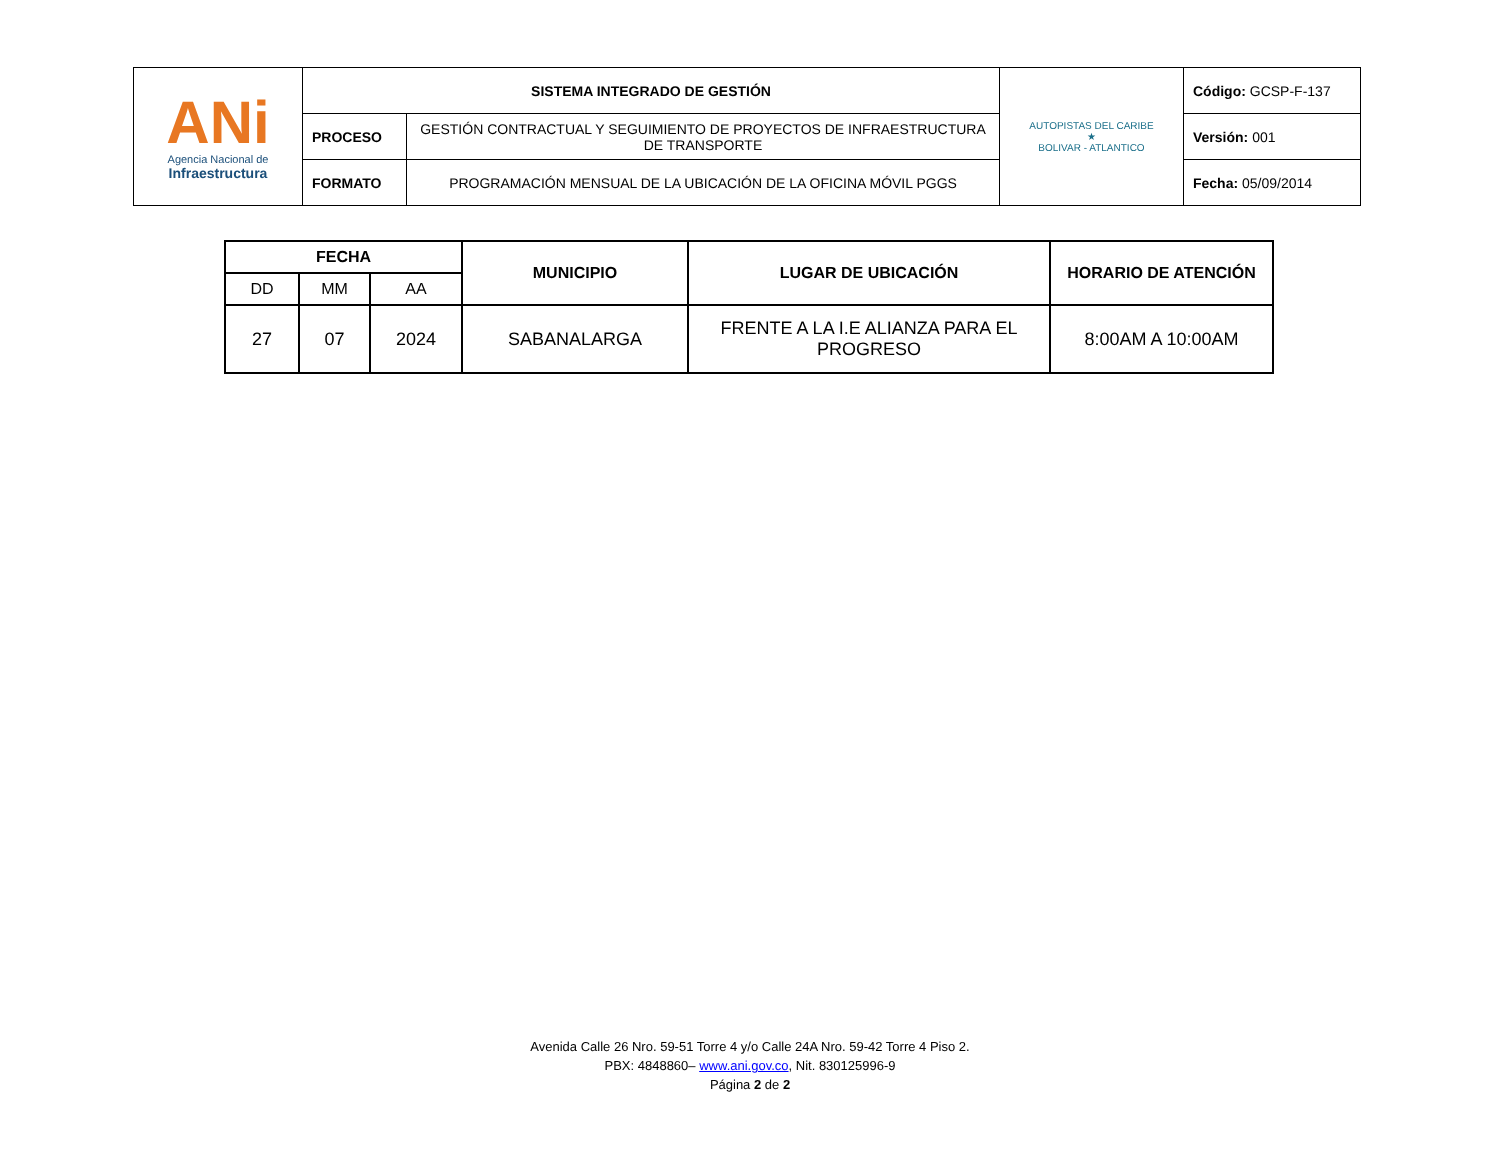| ANi Agencia Nacional de Infraestructura | SISTEMA INTEGRADO DE GESTIÓN | | AUTOPISTAS DEL CARIBE ★ BOLIVAR - ATLANTICO | Código: GCSP-F-137 |
| | PROCESO | GESTIÓN CONTRACTUAL Y SEGUIMIENTO DE PROYECTOS DE INFRAESTRUCTURA DE TRANSPORTE | | Versión: 001 |
| | FORMATO | PROGRAMACIÓN MENSUAL DE LA UBICACIÓN DE LA OFICINA MÓVIL PGGS | | Fecha: 05/09/2014 |
| FECHA | | | MUNICIPIO | LUGAR DE UBICACIÓN | HORARIO DE ATENCIÓN |
| --- | --- | --- | --- | --- | --- |
| DD | MM | AA | | | |
| 27 | 07 | 2024 | SABANALARGA | FRENTE A LA I.E ALIANZA PARA EL PROGRESO | 8:00AM A 10:00AM |
Avenida Calle 26 Nro. 59-51 Torre 4 y/o Calle 24A Nro. 59-42 Torre 4 Piso 2.
PBX: 4848860– www.ani.gov.co, Nit. 830125996-9
Página 2 de 2